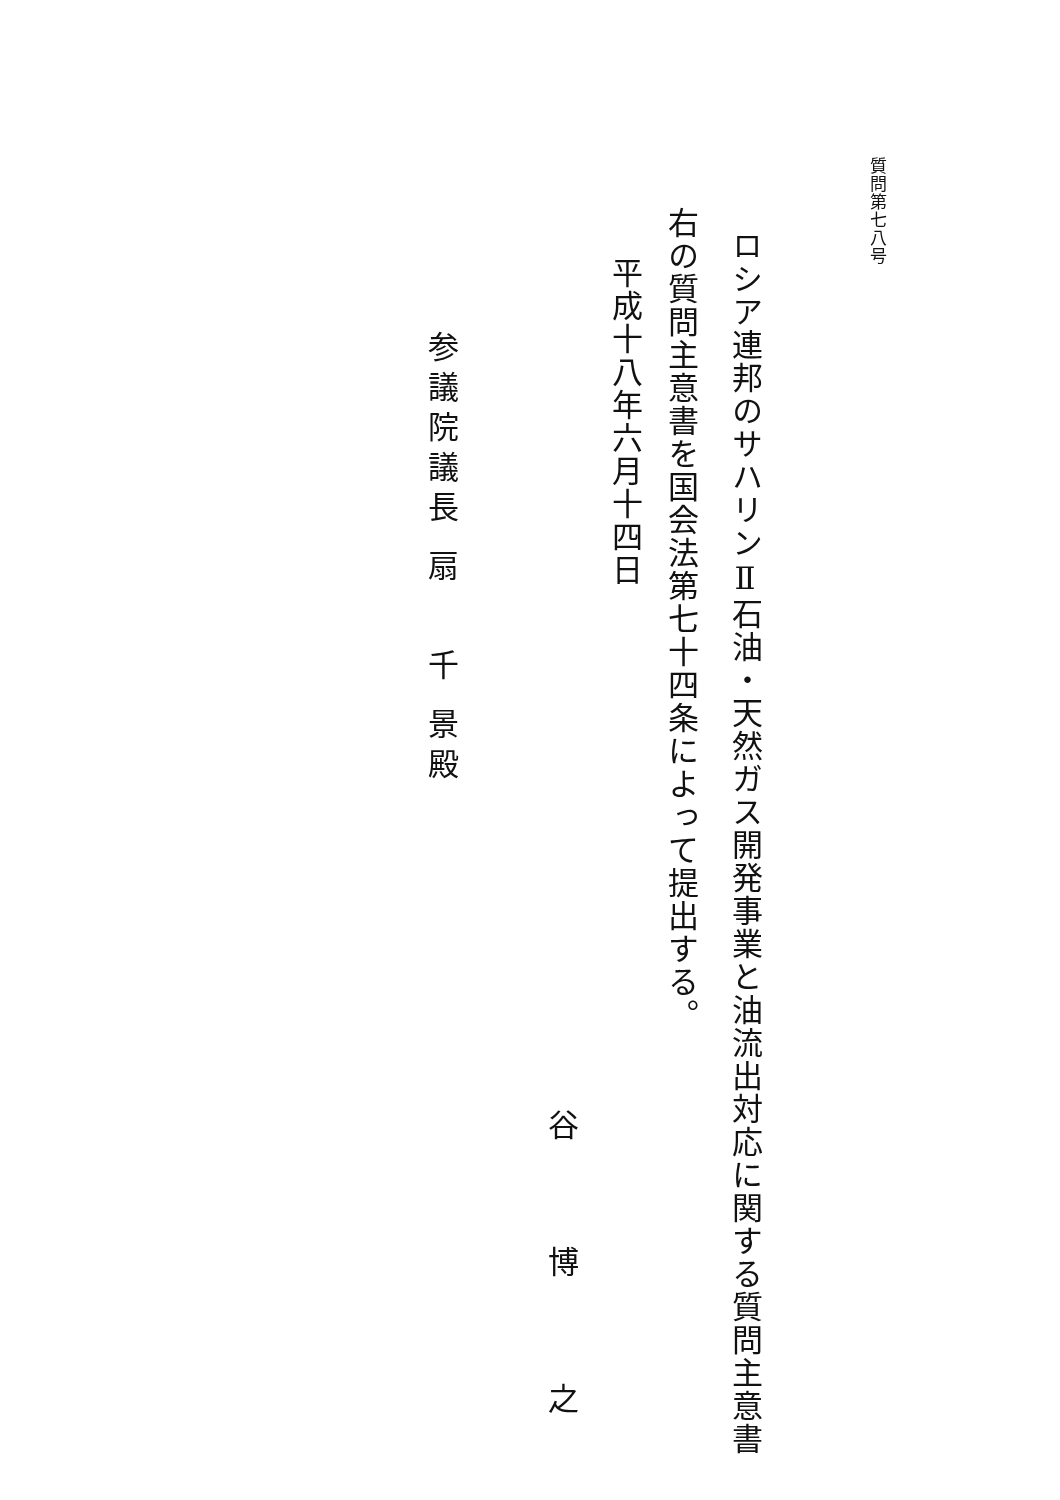質問第七八号
ロシア連邦のサハリンⅡ石油・天然ガス開発事業と油流出対応に関する質問主意書
右の質問主意書を国会法第七十四条によって提出する。
平成十八年六月十四日
谷 博 之
参議院議長 扇　 千 景殿